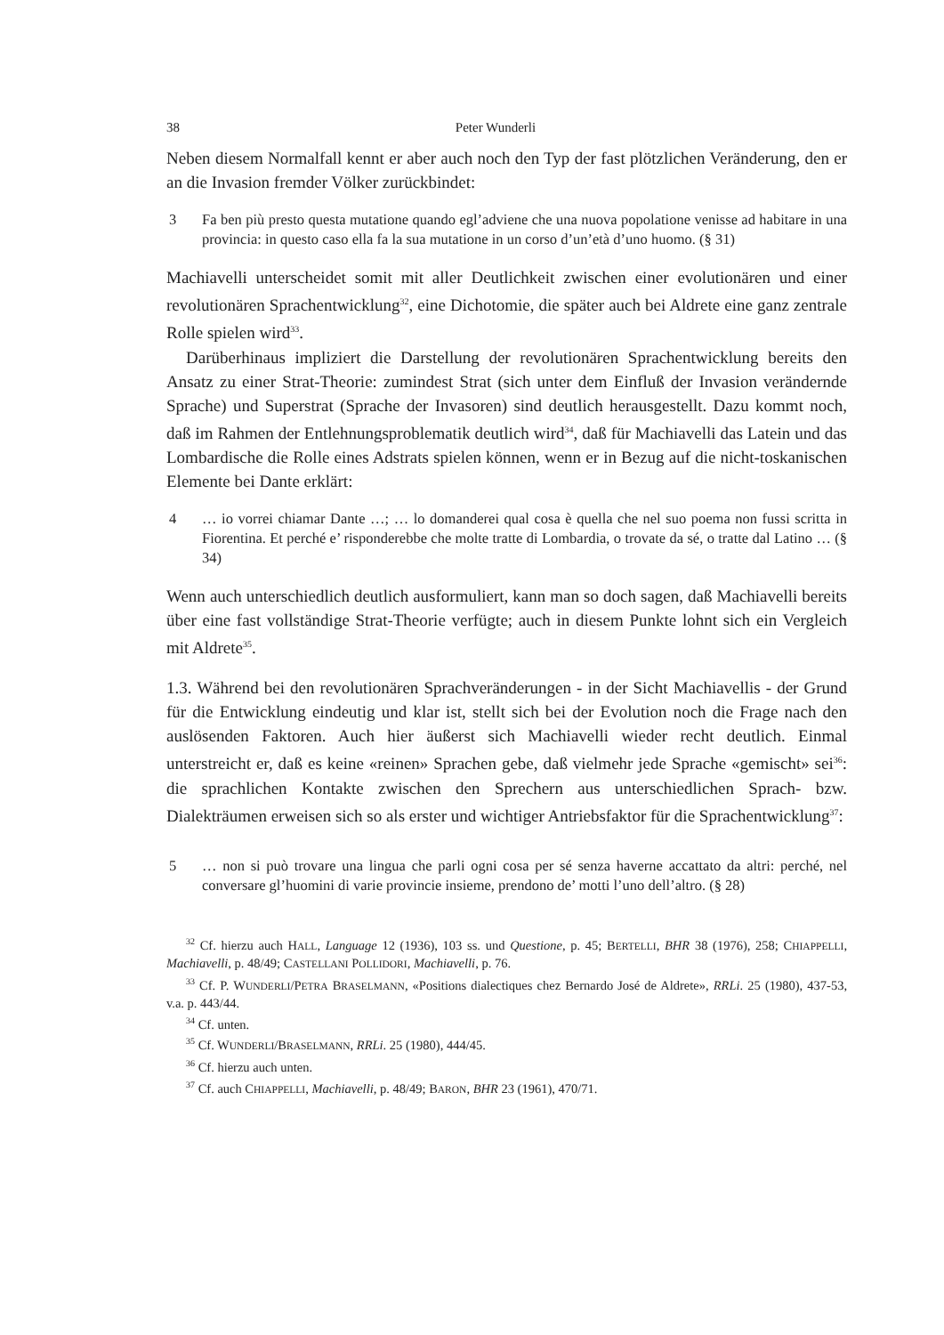38 Peter Wunderli
Neben diesem Normalfall kennt er aber auch noch den Typ der fast plötzlichen Veränderung, den er an die Invasion fremder Völker zurückbindet:
3 Fa ben più presto questa mutatione quando egl’advi­ene che una nuova popolatione venisse ad habitare in una provincia: in questo caso ella fa la sua mutatione in un corso d’un’età d’uno huomo. (§ 31)
Machiavelli unterscheidet somit mit aller Deutlichkeit zwischen einer evolutionären und einer revolutionären Sprachentwicklung<sup>32</sup>, eine Dichotomie, die später auch bei Aldrete eine ganz zentrale Rolle spielen wird<sup>33</sup>.
Darüberhinaus impliziert die Darstellung der revolutionären Sprachentwicklung bereits den Ansatz zu einer Strat-Theorie: zumindest Strat (sich unter dem Einfluß der Invasion verändernde Sprache) und Superstrat (Sprache der Invasoren) sind deutlich herausgestellt. Dazu kommt noch, daß im Rahmen der Entlehnungsproblematik deutlich wird<sup>34</sup>, daß für Machiavelli das Latein und das Lombardische die Rolle eines Adstrats spielen können, wenn er in Bezug auf die nicht-toskanischen Elemente bei Dante erklärt:
4 … io vorrei chiamar Dante …; … lo domanderei qual cosa è quella che nel suo poema non fussi scritta in Fiorentina. Et perché e’ risponderebbe che molte tratte di Lombardia, o trovate da sé, o tratte dal Latino … (§ 34)
Wenn auch unterschiedlich deutlich ausformuliert, kann man so doch sagen, daß Machiavelli bereits über eine fast vollständige Strat-Theorie verfügte; auch in diesem Punkte lohnt sich ein Vergleich mit Aldrete<sup>35</sup>.
1.3. Während bei den revolutionären Sprachveränderungen - in der Sicht Machiavellis - der Grund für die Entwicklung eindeutig und klar ist, stellt sich bei der Evolution noch die Frage nach den auslösenden Faktoren. Auch hier äußerst sich Machiavelli wieder recht deutlich. Einmal unterstreicht er, daß es keine «reinen» Sprachen gebe, daß vielmehr jede Sprache «gemischt» sei<sup>36</sup>: die sprachlichen Kontakte zwischen den Sprechern aus unterschiedlichen Sprach- bzw. Dialekträumen erweisen sich so als erster und wichtiger Antriebsfaktor für die Sprachentwicklung<sup>37</sup>:
5 … non si può trovare una lingua che parli ogni cosa per sé senza haverne accattato da altri: perché, nel conversare gl’huomini di varie provincie insieme, prendono de’ motti l’uno dell’altro. (§ 28)
<sup>32</sup> Cf. hierzu auch HALL, Language 12 (1936), 103 ss. und Questione, p. 45; BERTELLI, BHR 38 (1976), 258; CHIAPPELLI, Machiavelli, p. 48/49; CASTELLANI POLLIDORI, Machiavelli, p. 76.
<sup>33</sup> Cf. P. WUNDERLI/PETRA BRASELMANN, «Positions dialectiques chez Bernardo José de Aldrete», RRLi. 25 (1980), 437-53, v.a. p. 443/44.
<sup>34</sup> Cf. unten.
<sup>35</sup> Cf. WUNDERLI/BRASELMANN, RRLi. 25 (1980), 444/45.
<sup>36</sup> Cf. hierzu auch unten.
<sup>37</sup> Cf. auch CHIAPPELLI, Machiavelli, p. 48/49; BARON, BHR 23 (1961), 470/71.